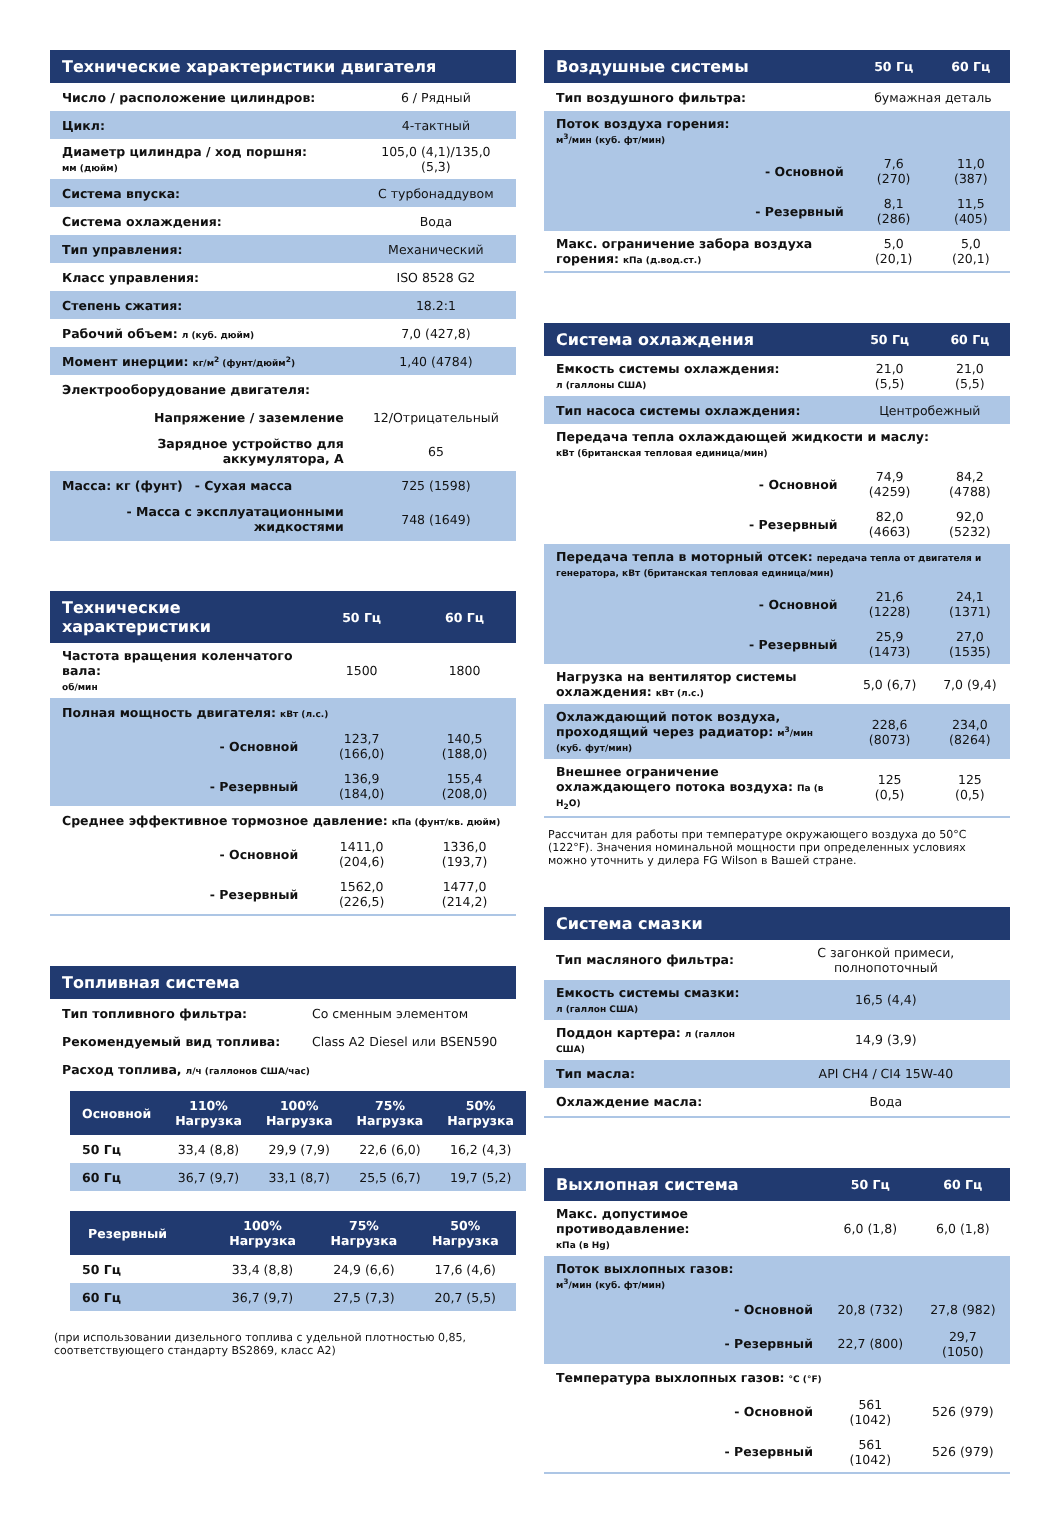| Технические характеристики двигателя | |
| --- | --- |
| Число / расположение цилиндров: | 6 / Рядный |
| Цикл: | 4-тактный |
| Диаметр цилиндра / ход поршня: мм (дюйм) | 105,0 (4,1)/135,0 (5,3) |
| Система впуска: | С турбонаддувом |
| Система охлаждения: | Вода |
| Тип управления: | Механический |
| Класс управления: | ISO 8528 G2 |
| Степень сжатия: | 18.2:1 |
| Рабочий объем: л (куб. дюйм) | 7,0 (427,8) |
| Момент инерции: кг/м<sup>2</sup> (фунт/дюйм<sup>2</sup>) | 1,40 (4784) |
| Электрооборудование двигателя: | |
| Напряжение / заземление | 12/Отрицательный |
| Зарядное устройство для аккумулятора, А | 65 |
| Масса: кг (фунт) - Сухая масса | 725 (1598) |
| - Масса с эксплуатационными жидкостями | 748 (1649) |
| Технические характеристики | 50 Гц | 60 Гц |
| --- | --- | --- |
| Частота вращения коленчатого вала: об/мин | 1500 | 1800 |
| Полная мощность двигателя: кВт (л.с.) | | |
| - Основной | 123,7 (166,0) | 140,5 (188,0) |
| - Резервный | 136,9 (184,0) | 155,4 (208,0) |
| Среднее эффективное тормозное давление: кПа (фунт/кв. дюйм) | | |
| - Основной | 1411,0 (204,6) | 1336,0 (193,7) |
| - Резервный | 1562,0 (226,5) | 1477,0 (214,2) |
| Топливная система | |
| --- | --- |
| Тип топливного фильтра: | Со сменным элементом |
| Рекомендуемый вид топлива: | Class A2 Diesel или BSEN590 |
| Расход топлива, л/ч (галлонов США/час) | |
| Основной | 110% Нагрузка | 100% Нагрузка | 75% Нагрузка | 50% Нагрузка |
| --- | --- | --- | --- | --- |
| 50 Гц | 33,4 (8,8) | 29,9 (7,9) | 22,6 (6,0) | 16,2 (4,3) |
| 60 Гц | 36,7 (9,7) | 33,1 (8,7) | 25,5 (6,7) | 19,7 (5,2) |
| Резервный | | 100% Нагрузка | 75% Нагрузка | 50% Нагрузка |
| --- | --- | --- | --- | --- |
| 50 Гц | | 33,4 (8,8) | 24,9 (6,6) | 17,6 (4,6) |
| 60 Гц | | 36,7 (9,7) | 27,5 (7,3) | 20,7 (5,5) |
(при использовании дизельного топлива с удельной плотностью 0,85, соответствующего стандарту BS2869, класс A2)
| Воздушные системы | 50 Гц | 60 Гц |
| --- | --- | --- |
| Тип воздушного фильтра: | бумажная деталь | |
| Поток воздуха горения: м<sup>3</sup>/мин (куб. фт/мин) | | |
| - Основной | 7,6 (270) | 11,0 (387) |
| - Резервный | 8,1 (286) | 11,5 (405) |
| Макс. ограничение забора воздуха горения: кПа (д.вод.ст.) | 5,0 (20,1) | 5,0 (20,1) |
| Система охлаждения | 50 Гц | 60 Гц |
| --- | --- | --- |
| Емкость системы охлаждения: л (галлоны США) | 21,0 (5,5) | 21,0 (5,5) |
| Тип насоса системы охлаждения: | Центробежный | |
| Передача тепла охлаждающей жидкости и маслу: кВт (британская тепловая единица/мин) | | |
| - Основной | 74,9 (4259) | 84,2 (4788) |
| - Резервный | 82,0 (4663) | 92,0 (5232) |
| Передача тепла в моторный отсек: передача тепла от двигателя и генератора, кВт (британская тепловая единица/мин) | | |
| - Основной | 21,6 (1228) | 24,1 (1371) |
| - Резервный | 25,9 (1473) | 27,0 (1535) |
| Нагрузка на вентилятор системы охлаждения: кВт (л.с.) | 5,0 (6,7) | 7,0 (9,4) |
| Охлаждающий поток воздуха, проходящий через радиатор: м<sup>3</sup>/мин (куб. фут/мин) | 228,6 (8073) | 234,0 (8264) |
| Внешнее ограничение охлаждающего потока воздуха: Па (в H<sub>2</sub>O) | 125 (0,5) | 125 (0,5) |
Рассчитан для работы при температуре окружающего воздуха до 50°C (122°F). Значения номинальной мощности при определенных условиях можно уточнить у дилера FG Wilson в Вашей стране.
| Система смазки | |
| --- | --- |
| Тип масляного фильтра: | С загонкой примеси, полнопоточный |
| Емкость системы смазки: л (галлон США) | 16,5 (4,4) |
| Поддон картера: л (галлон США) | 14,9 (3,9) |
| Тип масла: | API CH4 / CI4 15W-40 |
| Охлаждение масла: | Вода |
| Выхлопная система | 50 Гц | 60 Гц |
| --- | --- | --- |
| Макс. допустимое противодавление: кПа (в Hg) | 6,0 (1,8) | 6,0 (1,8) |
| Поток выхлопных газов: м<sup>3</sup>/мин (куб. фт/мин) | | |
| - Основной | 20,8 (732) | 27,8 (982) |
| - Резервный | 22,7 (800) | 29,7 (1050) |
| Температура выхлопных газов: °C (°F) | | |
| - Основной | 561 (1042) | 526 (979) |
| - Резервный | 561 (1042) | 526 (979) |